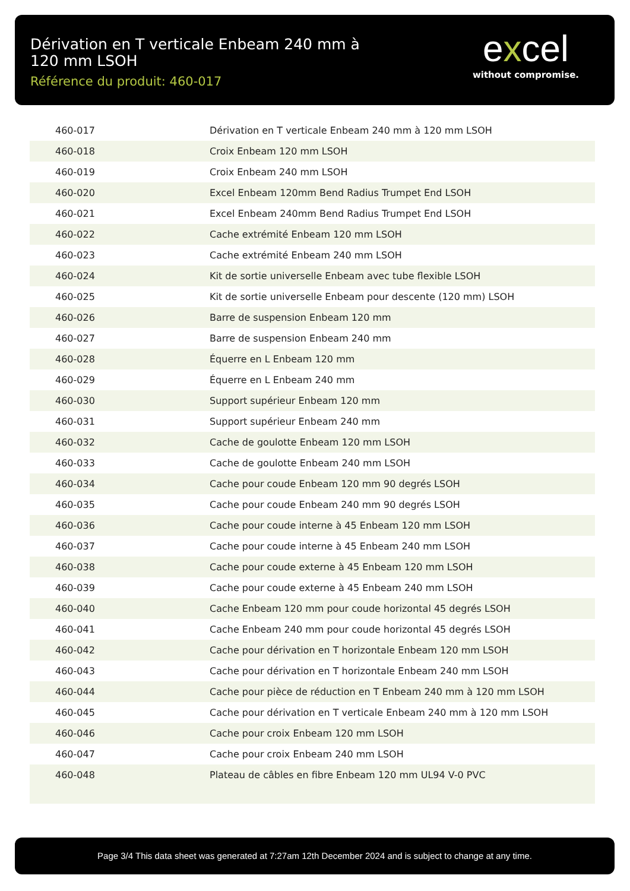Dérivation en T verticale Enbeam 240 mm à 120 mm LSOH
Référence du produit: 460-017
excel
without compromise.
| 460-017 | Dérivation en T verticale Enbeam 240 mm à 120 mm LSOH |
| 460-018 | Croix Enbeam 120 mm LSOH |
| 460-019 | Croix Enbeam 240 mm LSOH |
| 460-020 | Excel Enbeam 120mm Bend Radius Trumpet End LSOH |
| 460-021 | Excel Enbeam 240mm Bend Radius Trumpet End LSOH |
| 460-022 | Cache extrémité Enbeam 120 mm LSOH |
| 460-023 | Cache extrémité Enbeam 240 mm LSOH |
| 460-024 | Kit de sortie universelle Enbeam avec tube flexible LSOH |
| 460-025 | Kit de sortie universelle Enbeam pour descente (120 mm) LSOH |
| 460-026 | Barre de suspension Enbeam 120 mm |
| 460-027 | Barre de suspension Enbeam 240 mm |
| 460-028 | Équerre en L Enbeam 120 mm |
| 460-029 | Équerre en L Enbeam 240 mm |
| 460-030 | Support supérieur Enbeam 120 mm |
| 460-031 | Support supérieur Enbeam 240 mm |
| 460-032 | Cache de goulotte Enbeam 120 mm LSOH |
| 460-033 | Cache de goulotte Enbeam 240 mm LSOH |
| 460-034 | Cache pour coude Enbeam 120 mm 90 degrés LSOH |
| 460-035 | Cache pour coude Enbeam 240 mm 90 degrés LSOH |
| 460-036 | Cache pour coude interne à 45 Enbeam 120 mm LSOH |
| 460-037 | Cache pour coude interne à 45 Enbeam 240 mm LSOH |
| 460-038 | Cache pour coude externe à 45 Enbeam 120 mm LSOH |
| 460-039 | Cache pour coude externe à 45 Enbeam 240 mm LSOH |
| 460-040 | Cache Enbeam 120 mm pour coude horizontal 45 degrés LSOH |
| 460-041 | Cache Enbeam 240 mm pour coude horizontal 45 degrés LSOH |
| 460-042 | Cache pour dérivation en T horizontale Enbeam 120 mm LSOH |
| 460-043 | Cache pour dérivation en T horizontale Enbeam 240 mm LSOH |
| 460-044 | Cache pour pièce de réduction en T Enbeam 240 mm à 120 mm LSOH |
| 460-045 | Cache pour dérivation en T verticale Enbeam 240 mm à 120 mm LSOH |
| 460-046 | Cache pour croix Enbeam 120 mm LSOH |
| 460-047 | Cache pour croix Enbeam 240 mm LSOH |
| 460-048 | Plateau de câbles en fibre Enbeam 120 mm UL94 V-0 PVC |
Page 3/4 This data sheet was generated at 7:27am 12th December 2024 and is subject to change at any time.